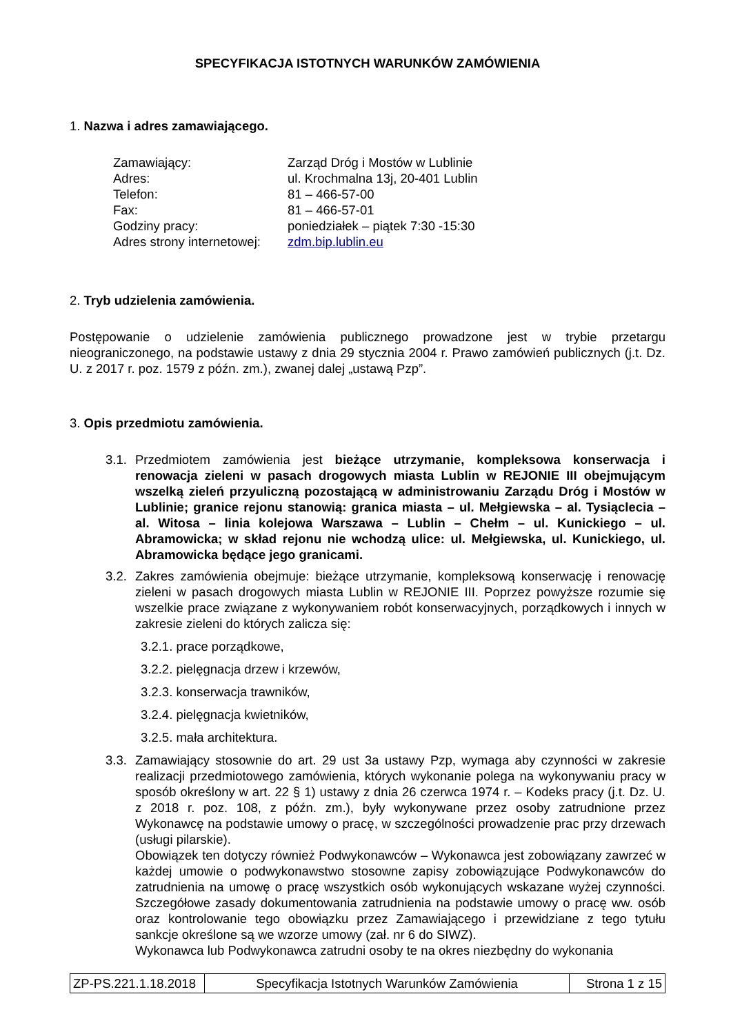SPECYFIKACJA ISTOTNYCH WARUNKÓW ZAMÓWIENIA
1. Nazwa i adres zamawiającego.
| Zamawiający: | Zarząd Dróg i Mostów w Lublinie |
| Adres: | ul. Krochmalna 13j, 20-401 Lublin |
| Telefon: | 81 – 466-57-00 |
| Fax: | 81 – 466-57-01 |
| Godziny pracy: | poniedziałek – piątek 7:30 -15:30 |
| Adres strony internetowej: | zdm.bip.lublin.eu |
2. Tryb udzielenia zamówienia.
Postępowanie o udzielenie zamówienia publicznego prowadzone jest w trybie przetargu nieograniczonego, na podstawie ustawy z dnia 29 stycznia 2004 r. Prawo zamówień publicznych (j.t. Dz. U. z 2017 r. poz. 1579 z późn. zm.), zwanej dalej „ustawą Pzp”.
3. Opis przedmiotu zamówienia.
3.1. Przedmiotem zamówienia jest bieżące utrzymanie, kompleksowa konserwacja i renowacja zieleni w pasach drogowych miasta Lublin w REJONIE III obejmującym wszelką zieleń przyuliczną pozostającą w administrowaniu Zarządu Dróg i Mostów w Lublinie; granice rejonu stanowią: granica miasta – ul. Mełgiewska – al. Tysiąclecia – al. Witosa – linia kolejowa Warszawa – Lublin – Chełm – ul. Kunickiego – ul. Abramowicka; w skład rejonu nie wchodzą ulice: ul. Mełgiewska, ul. Kunickiego, ul. Abramowicka będące jego granicami.
3.2. Zakres zamówienia obejmuje: bieżące utrzymanie, kompleksową konserwację i renowację zieleni w pasach drogowych miasta Lublin w REJONIE III. Poprzez powyższe rozumie się wszelkie prace związane z wykonywaniem robót konserwacyjnych, porządkowych i innych w zakresie zieleni do których zalicza się:
3.2.1. prace porządkowe,
3.2.2. pielęgnacja drzew i krzewów,
3.2.3. konserwacja trawników,
3.2.4. pielęgnacja kwietników,
3.2.5. mała architektura.
3.3. Zamawiający stosownie do art. 29 ust 3a ustawy Pzp, wymaga aby czynności w zakresie realizacji przedmiotowego zamówienia, których wykonanie polega na wykonywaniu pracy w sposób określony w art. 22 § 1) ustawy z dnia 26 czerwca 1974 r. – Kodeks pracy (j.t. Dz. U. z 2018 r. poz. 108, z późn. zm.), były wykonywane przez osoby zatrudnione przez Wykonawcę na podstawie umowy o pracę, w szczególności prowadzenie prac przy drzewach (usługi pilarskie).
Obowiązek ten dotyczy również Podwykonawców – Wykonawca jest zobowiązany zawrzeć w każdej umowie o podwykonawstwo stosowne zapisy zobowiązujące Podwykonawców do zatrudnienia na umowę o pracę wszystkich osób wykonujących wskazane wyżej czynności. Szczegółowe zasady dokumentowania zatrudnienia na podstawie umowy o pracę ww. osób oraz kontrolowanie tego obowiązku przez Zamawiającego i przewidziane z tego tytułu sankcje określone są we wzorze umowy (zał. nr 6 do SIWZ).
Wykonawca lub Podwykonawca zatrudni osoby te na okres niezbędny do wykonania
| ZP-PS.221.1.18.2018 | Specyfikacja Istotnych Warunków Zamówienia | Strona 1 z 15 |